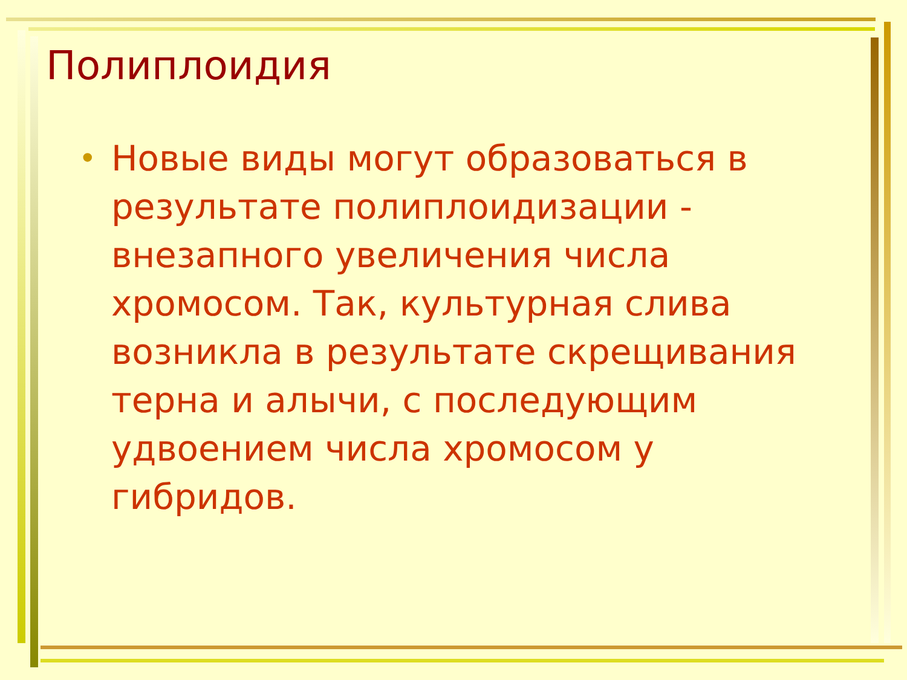Полиплоидия
•
Новые виды могут образоваться в результате полиплоидизации - внезапного увеличения числа хромосом. Так, культурная слива возникла в результате скрещивания терна и алычи, с последующим удвоением числа хромосом у гибридов.